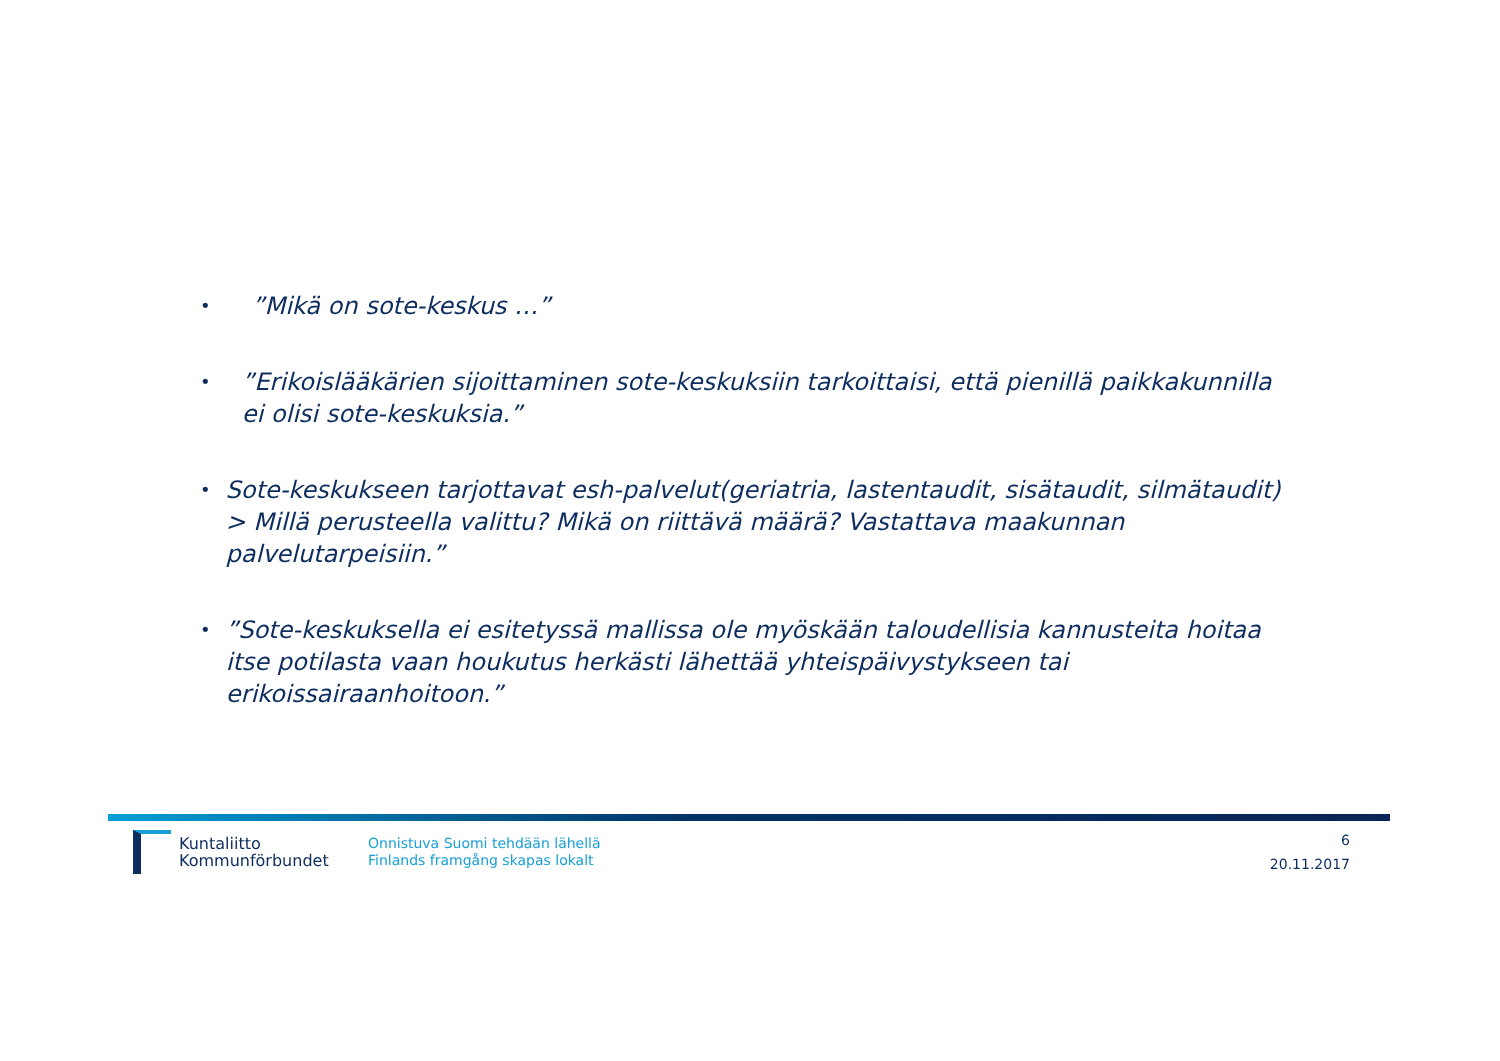•”Mikä on sote-keskus …”
•”Erikoislääkärien sijoittaminen sote-keskuksiin tarkoittaisi, että pienillä paikkakunnilla ei olisi sote-keskuksia.”
• Sote-keskukseen tarjottavat esh-palvelut(geriatria, lastentaudit, sisätaudit, silmätaudit) > Millä perusteella valittu? Mikä on riittävä määrä? Vastattava maakunnan palvelutarpeisiin.”
•”Sote-keskuksella ei esitetyssä mallissa ole myöskään taloudellisia kannusteita hoitaa itse potilasta vaan houkutus herkästi lähettää yhteispäivystykseen tai erikoissairaanhoitoon.”
Kuntaliitto
Kommunförbundet
Onnistuva Suomi tehdään lähellä
Finlands framgång skapas lokalt
6
20.11.2017